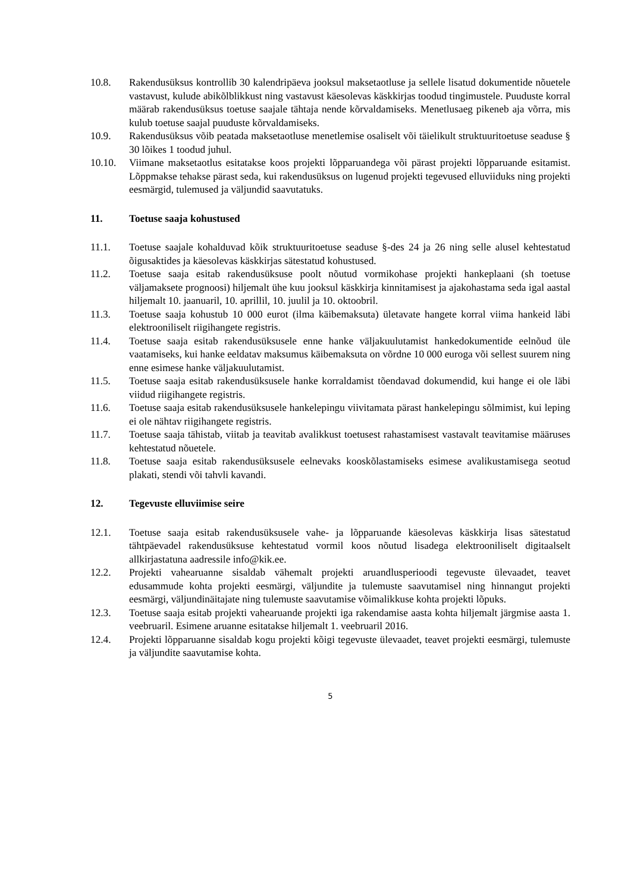10.8. Rakendusüksus kontrollib 30 kalendripäeva jooksul maksetaotluse ja sellele lisatud dokumentide nõuetele vastavust, kulude abikõlblikkust ning vastavust käesolevas käskkirjas toodud tingimustele. Puuduste korral määrab rakendusüksus toetuse saajale tähtaja nende kõrvaldamiseks. Menetlusaeg pikeneb aja võrra, mis kulub toetuse saajal puuduste kõrvaldamiseks.
10.9. Rakendusüksus võib peatada maksetaotluse menetlemise osaliselt või täielikult struktuuritoetuse seaduse § 30 lõikes 1 toodud juhul.
10.10. Viimane maksetaotlus esitatakse koos projekti lõpparuandega või pärast projekti lõpparuande esitamist. Lõppmakse tehakse pärast seda, kui rakendusüksus on lugenud projekti tegevused elluviiduks ning projekti eesmärgid, tulemused ja väljundid saavutatuks.
11. Toetuse saaja kohustused
11.1. Toetuse saajale kohalduvad kõik struktuuritoetuse seaduse §-des 24 ja 26 ning selle alusel kehtestatud õigusaktides ja käesolevas käskkirjas sätestatud kohustused.
11.2. Toetuse saaja esitab rakendusüksuse poolt nõutud vormikohase projekti hankeplaani (sh toetuse väljamaksete prognoosi) hiljemalt ühe kuu jooksul käskkirja kinnitamisest ja ajakohastama seda igal aastal hiljemalt 10. jaanuaril, 10. aprillil, 10. juulil ja 10. oktoobril.
11.3. Toetuse saaja kohustub 10 000 eurot (ilma käibemaksuta) ületavate hangete korral viima hankeid läbi elektrooniliselt riigihangete registris.
11.4. Toetuse saaja esitab rakendusüksusele enne hanke väljakuulutamist hankedokumentide eelnõud üle vaatamiseks, kui hanke eeldatav maksumus käibemaksuta on võrdne 10 000 euroga või sellest suurem ning enne esimese hanke väljakuulutamist.
11.5. Toetuse saaja esitab rakendusüksusele hanke korraldamist tõendavad dokumendid, kui hange ei ole läbi viidud riigihangete registris.
11.6. Toetuse saaja esitab rakendusüksusele hankelepingu viivitamata pärast hankelepingu sõlmimist, kui leping ei ole nähtav riigihangete registris.
11.7. Toetuse saaja tähistab, viitab ja teavitab avalikkust toetusest rahastamisest vastavalt teavitamise määruses kehtestatud nõuetele.
11.8. Toetuse saaja esitab rakendusüksusele eelnevaks kooskõlastamiseks esimese avalikustamisega seotud plakati, stendi või tahvli kavandi.
12. Tegevuste elluviimise seire
12.1. Toetuse saaja esitab rakendusüksusele vahe- ja lõpparuande käesolevas käskkirja lisas sätestatud tähtpäevadel rakendusüksuse kehtestatud vormil koos nõutud lisadega elektrooniliselt digitaalselt allkirjastatuna aadressile info@kik.ee.
12.2. Projekti vahearuanne sisaldab vähemalt projekti aruandlusperioodi tegevuste ülevaadet, teavet edusammude kohta projekti eesmärgi, väljundite ja tulemuste saavutamisel ning hinnangut projekti eesmärgi, väljundinäitajate ning tulemuste saavutamise võimalikkuse kohta projekti lõpuks.
12.3. Toetuse saaja esitab projekti vahearuande projekti iga rakendamise aasta kohta hiljemalt järgmise aasta 1. veebruaril. Esimene aruanne esitatakse hiljemalt 1. veebruaril 2016.
12.4. Projekti lõpparuanne sisaldab kogu projekti kõigi tegevuste ülevaadet, teavet projekti eesmärgi, tulemuste ja väljundite saavutamise kohta.
5